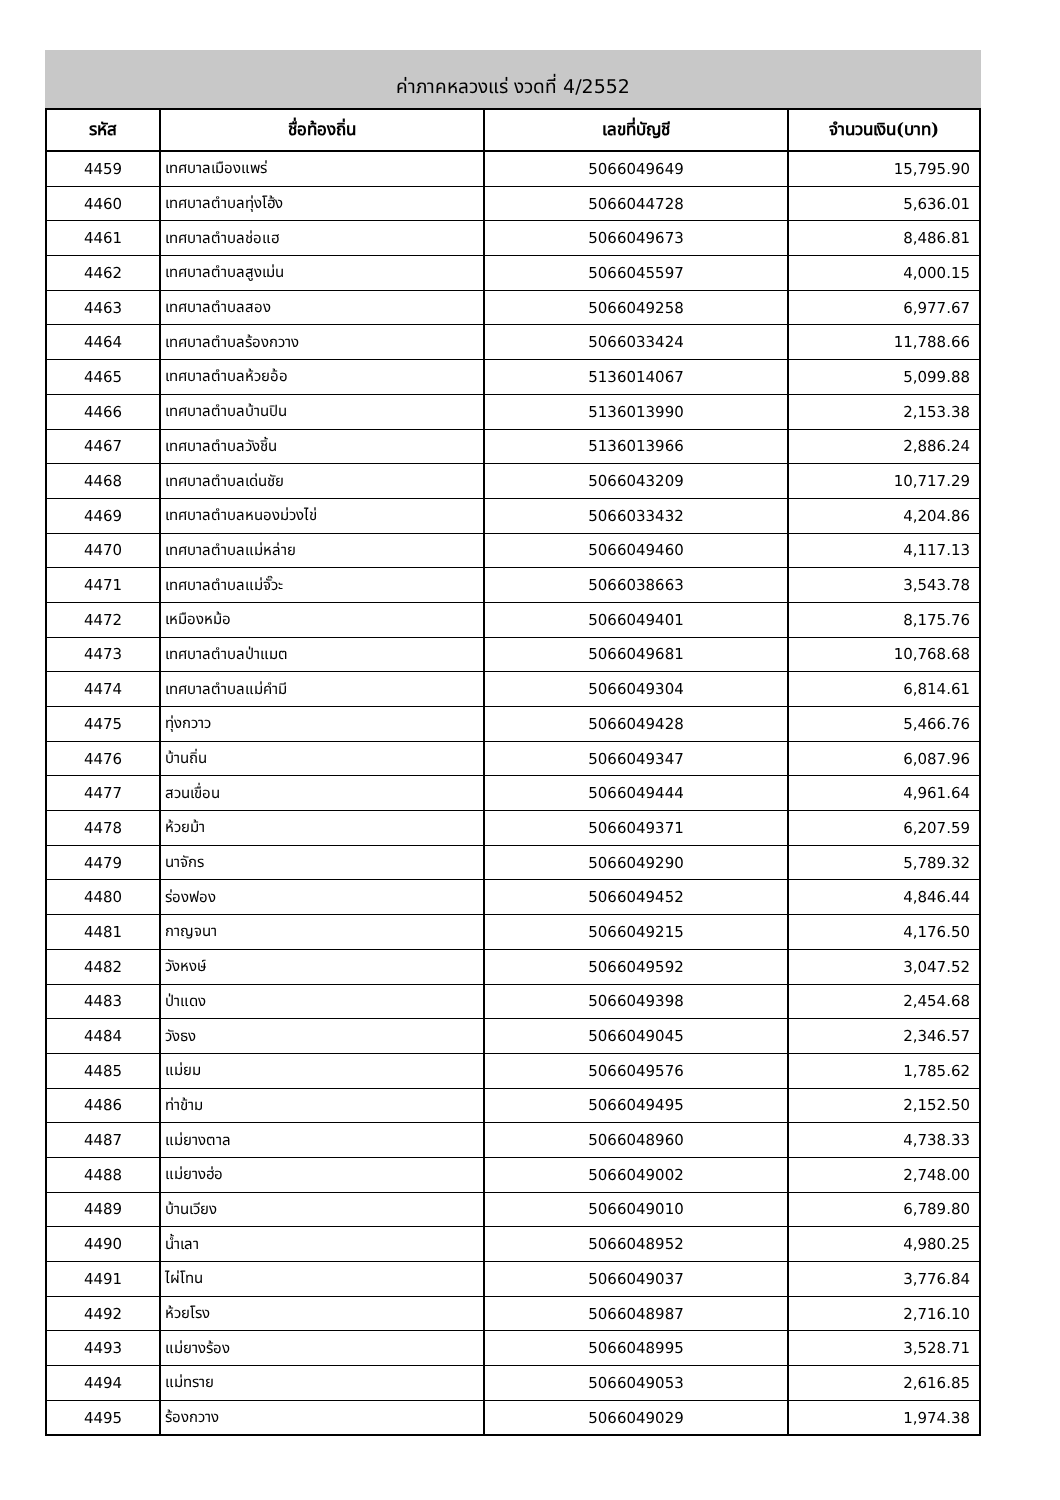ค่าภาคหลวงแร่ งวดที่ 4/2552
| รหัส | ชื่อท้องถิ่น | เลขที่บัญชี | จำนวนเงิน(บาท) |
| --- | --- | --- | --- |
| 4459 | เทศบาลเมืองแพร่ | 5066049649 | 15,795.90 |
| 4460 | เทศบาลตำบลทุ่งโฮ้ง | 5066044728 | 5,636.01 |
| 4461 | เทศบาลตำบลช่อแฮ | 5066049673 | 8,486.81 |
| 4462 | เทศบาลตำบลสูงเม่น | 5066045597 | 4,000.15 |
| 4463 | เทศบาลตำบลสอง | 5066049258 | 6,977.67 |
| 4464 | เทศบาลตำบลร้องกวาง | 5066033424 | 11,788.66 |
| 4465 | เทศบาลตำบลห้วยอ้อ | 5136014067 | 5,099.88 |
| 4466 | เทศบาลตำบลบ้านปิน | 5136013990 | 2,153.38 |
| 4467 | เทศบาลตำบลวังชิ้น | 5136013966 | 2,886.24 |
| 4468 | เทศบาลตำบลเด่นชัย | 5066043209 | 10,717.29 |
| 4469 | เทศบาลตำบลหนองม่วงไข่ | 5066033432 | 4,204.86 |
| 4470 | เทศบาลตำบลแม่หล่าย | 5066049460 | 4,117.13 |
| 4471 | เทศบาลตำบลแม่จั๊วะ | 5066038663 | 3,543.78 |
| 4472 | เหมืองหม้อ | 5066049401 | 8,175.76 |
| 4473 | เทศบาลตำบลป่าแมต | 5066049681 | 10,768.68 |
| 4474 | เทศบาลตำบลแม่คำมี | 5066049304 | 6,814.61 |
| 4475 | ทุ่งกวาว | 5066049428 | 5,466.76 |
| 4476 | บ้านถิ่น | 5066049347 | 6,087.96 |
| 4477 | สวนเขื่อน | 5066049444 | 4,961.64 |
| 4478 | ห้วยม้า | 5066049371 | 6,207.59 |
| 4479 | นาจักร | 5066049290 | 5,789.32 |
| 4480 | ร่องฟอง | 5066049452 | 4,846.44 |
| 4481 | กาญจนา | 5066049215 | 4,176.50 |
| 4482 | วังหงษ์ | 5066049592 | 3,047.52 |
| 4483 | ป่าแดง | 5066049398 | 2,454.68 |
| 4484 | วังธง | 5066049045 | 2,346.57 |
| 4485 | แม่ยม | 5066049576 | 1,785.62 |
| 4486 | ท่าข้าม | 5066049495 | 2,152.50 |
| 4487 | แม่ยางตาล | 5066048960 | 4,738.33 |
| 4488 | แม่ยางฮ่อ | 5066049002 | 2,748.00 |
| 4489 | บ้านเวียง | 5066049010 | 6,789.80 |
| 4490 | น้ำเลา | 5066048952 | 4,980.25 |
| 4491 | ไผ่โทน | 5066049037 | 3,776.84 |
| 4492 | ห้วยโรง | 5066048987 | 2,716.10 |
| 4493 | แม่ยางร้อง | 5066048995 | 3,528.71 |
| 4494 | แม่ทราย | 5066049053 | 2,616.85 |
| 4495 | ร้องกวาง | 5066049029 | 1,974.38 |